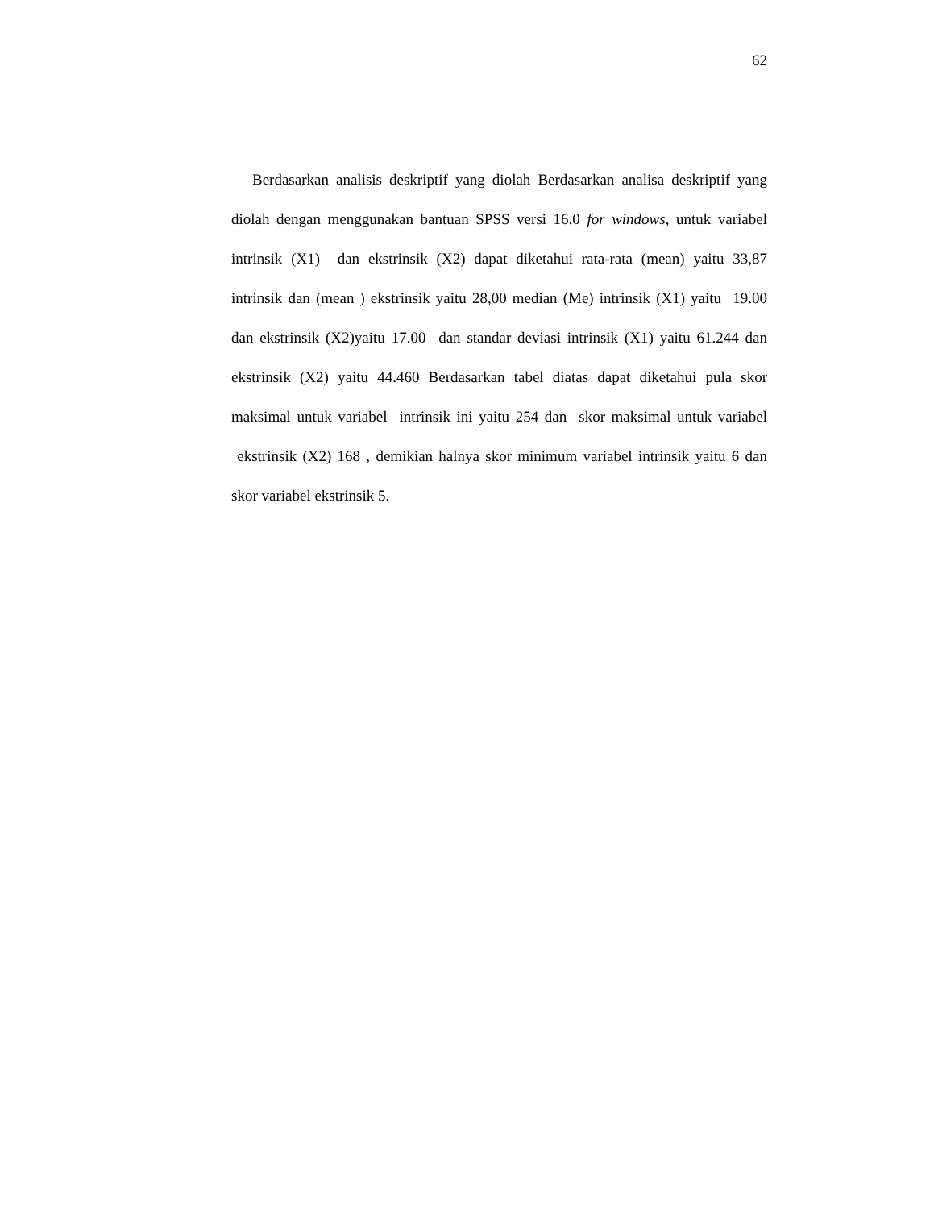62
Berdasarkan analisis deskriptif yang diolah Berdasarkan analisa deskriptif yang diolah dengan menggunakan bantuan SPSS versi 16.0 for windows, untuk variabel intrinsik (X1) dan ekstrinsik (X2) dapat diketahui rata-rata (mean) yaitu 33,87 intrinsik dan (mean ) ekstrinsik yaitu 28,00 median (Me) intrinsik (X1) yaitu 19.00 dan ekstrinsik (X2)yaitu 17.00 dan standar deviasi intrinsik (X1) yaitu 61.244 dan ekstrinsik (X2) yaitu 44.460 Berdasarkan tabel diatas dapat diketahui pula skor maksimal untuk variabel intrinsik ini yaitu 254 dan skor maksimal untuk variabel ekstrinsik (X2) 168 , demikian halnya skor minimum variabel intrinsik yaitu 6 dan skor variabel ekstrinsik 5.